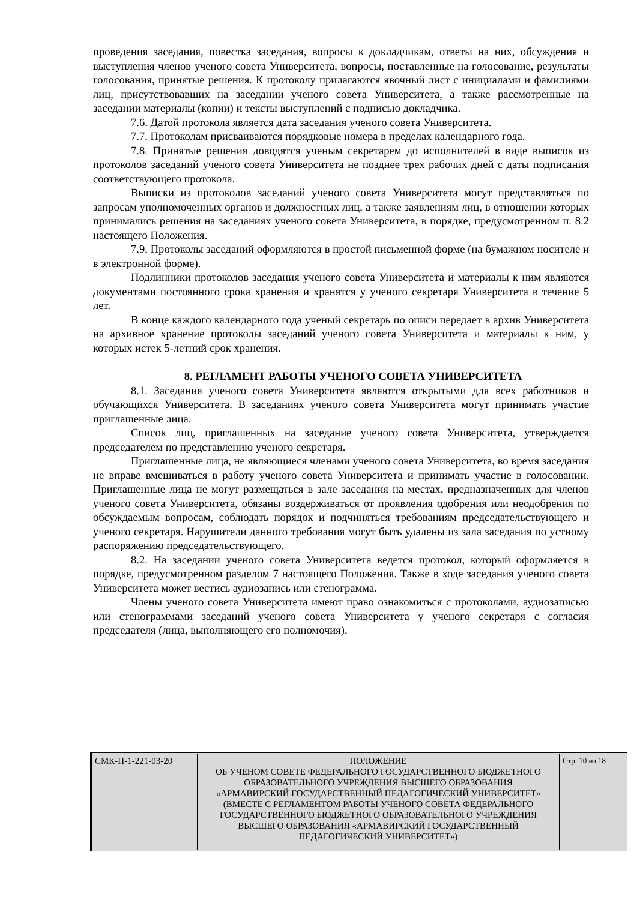проведения заседания, повестка заседания, вопросы к докладчикам, ответы на них, обсуждения и выступления членов ученого совета Университета, вопросы, поставленные на голосование, результаты голосования, принятые решения. К протоколу прилагаются явочный лист с инициалами и фамилиями лиц, присутствовавших на заседании ученого совета Университета, а также рассмотренные на заседании материалы (копии) и тексты выступлений с подписью докладчика.
7.6. Датой протокола является дата заседания ученого совета Университета.
7.7. Протоколам присваиваются порядковые номера в пределах календарного года.
7.8. Принятые решения доводятся ученым секретарем до исполнителей в виде выписок из протоколов заседаний ученого совета Университета не позднее трех рабочих дней с даты подписания соответствующего протокола.
Выписки из протоколов заседаний ученого совета Университета могут представляться по запросам уполномоченных органов и должностных лиц, а также заявлениям лиц, в отношении которых принимались решения на заседаниях ученого совета Университета, в порядке, предусмотренном п. 8.2 настоящего Положения.
7.9. Протоколы заседаний оформляются в простой письменной форме (на бумажном носителе и в электронной форме).
Подлинники протоколов заседания ученого совета Университета и материалы к ним являются документами постоянного срока хранения и хранятся у ученого секретаря Университета в течение 5 лет.
В конце каждого календарного года ученый секретарь по описи передает в архив Университета на архивное хранение протоколы заседаний ученого совета Университета и материалы к ним, у которых истек 5-летний срок хранения.
8. РЕГЛАМЕНТ РАБОТЫ УЧЕНОГО СОВЕТА УНИВЕРСИТЕТА
8.1. Заседания ученого совета Университета являются открытыми для всех работников и обучающихся Университета. В заседаниях ученого совета Университета могут принимать участие приглашенные лица.
Список лиц, приглашенных на заседание ученого совета Университета, утверждается председателем по представлению ученого секретаря.
Приглашенные лица, не являющиеся членами ученого совета Университета, во время заседания не вправе вмешиваться в работу ученого совета Университета и принимать участие в голосовании. Приглашенные лица не могут размещаться в зале заседания на местах, предназначенных для членов ученого совета Университета, обязаны воздерживаться от проявления одобрения или неодобрения по обсуждаемым вопросам, соблюдать порядок и подчиняться требованиям председательствующего и ученого секретаря. Нарушители данного требования могут быть удалены из зала заседания по устному распоряжению председательствующего.
8.2. На заседании ученого совета Университета ведется протокол, который оформляется в порядке, предусмотренном разделом 7 настоящего Положения. Также в ходе заседания ученого совета Университета может вестись аудиозапись или стенограмма.
Члены ученого совета Университета имеют право ознакомиться с протоколами, аудиозаписью или стенограммами заседаний ученого совета Университета у ученого секретаря с согласия председателя (лица, выполняющего его полномочия).
| СМК-П-1-221-03-20 | ПОЛОЖЕНИЕ ОБ УЧЕНОМ СОВЕТЕ ФЕДЕРАЛЬНОГО ГОСУДАРСТВЕННОГО БЮДЖЕТНОГО ОБРАЗОВАТЕЛЬНОГО УЧРЕЖДЕНИЯ ВЫСШЕГО ОБРАЗОВАНИЯ «АРМАВИРСКИЙ ГОСУДАРСТВЕННЫЙ ПЕДАГОГИЧЕСКИЙ УНИВЕРСИТЕТ» (ВМЕСТЕ С РЕГЛАМЕНТОМ РАБОТЫ УЧЕНОГО СОВЕТА ФЕДЕРАЛЬНОГО ГОСУДАРСТВЕННОГО БЮДЖЕТНОГО ОБРАЗОВАТЕЛЬНОГО УЧРЕЖДЕНИЯ ВЫСШЕГО ОБРАЗОВАНИЯ «АРМАВИРСКИЙ ГОСУДАРСТВЕННЫЙ ПЕДАГОГИЧЕСКИЙ УНИВЕРСИТЕТ») | Стр. 10 из 18 |